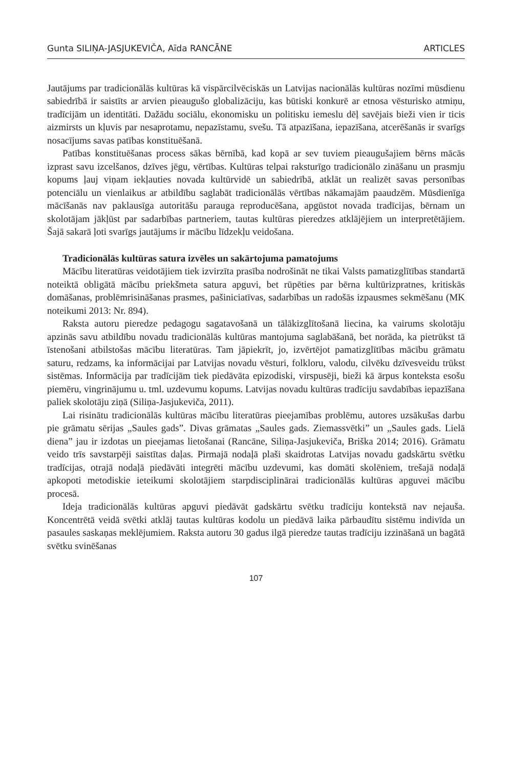Gunta SILIŅA-JASJUKEVIČA, Aīda RANCĀNE ARTICLES
Jautājums par tradicionālās kultūras kā vispārcilvēciskās un Latvijas nacionālās kultūras nozīmi mūsdienu sabiedrībā ir saistīts ar arvien pieaugušo globalizāciju, kas būtiski konkurē ar etnosa vēsturisko atmiņu, tradīcijām un identitāti. Dažādu sociālu, ekonomisku un politisku iemeslu dēļ savējais bieži vien ir ticis aizmirsts un kļuvis par nesaprotamu, nepazīstamu, svešu. Tā atpazīšana, iepazīšana, atcerēšanās ir svarīgs nosacījums savas patības konstituēšanā.
Patības konstituēšanas process sākas bērnībā, kad kopā ar sev tuviem pieaugušajiem bērns mācās izprast savu izcelšanos, dzīves jēgu, vērtības. Kultūras telpai raksturīgo tradicionālo zināšanu un prasmju kopums ļauj viņam iekļauties novada kultūrvidē un sabiedrībā, atklāt un realizēt savas personības potenciālu un vienlaikus ar atbildību saglabāt tradicionālās vērtības nākamajām paaudzēm. Mūsdienīga mācīšanās nav paklausīga autoritāšu parauga reproducēšana, apgūstot novada tradīcijas, bērnam un skolotājam jākļūst par sadarbības partneriem, tautas kultūras pieredzes atklājējiem un interpretētājiem. Šajā sakarā ļoti svarīgs jautājums ir mācību līdzekļu veidošana.
Tradicionālās kultūras satura izvēles un sakārtojuma pamatojums
Mācību literatūras veidotājiem tiek izvirzīta prasība nodrošināt ne tikai Valsts pamatizglītības standartā noteiktā obligātā mācību priekšmeta satura apguvi, bet rūpēties par bērna kultūrizpratnes, kritiskās domāšanas, problēmrisināšanas prasmes, pašiniciatīvas, sadarbības un radošās izpausmes sekmēšanu (MK noteikumi 2013: Nr. 894).
Raksta autoru pieredze pedagogu sagatavošanā un tālākizglītošanā liecina, ka vairums skolotāju apzinās savu atbildību novadu tradicionālās kultūras mantojuma saglabāšanā, bet norāda, ka pietrūkst tā īstenošani atbilstošas mācību literatūras. Tam jāpiekrīt, jo, izvērtējot pamatizglītības mācību grāmatu saturu, redzams, ka informācijai par Latvijas novadu vēsturi, folkloru, valodu, cilvēku dzīvesveidu trūkst sistēmas. Informācija par tradīcijām tiek piedāvāta epizodiski, virspusēji, bieži kā ārpus konteksta esošu piemēru, vingrinājumu u. tml. uzdevumu kopums. Latvijas novadu kultūras tradīciju savdabības iepazīšana paliek skolotāju ziņā (Siliņa-Jasjukeviča, 2011).
Lai risinātu tradicionālās kultūras mācību literatūras pieejamības problēmu, autores uzsākušas darbu pie grāmatu sērijas „Saules gads”. Divas grāmatas „Saules gads. Ziemassvētki” un „Saules gads. Lielā diena” jau ir izdotas un pieejamas lietošanai (Rancāne, Siliņa-Jasjukeviča, Briška 2014; 2016). Grāmatu veido trīs savstarpēji saistītas daļas. Pirmajā nodaļā plaši skaidrotas Latvijas novadu gadskārtu svētku tradīcijas, otrajā nodaļā piedāvāti integrēti mācību uzdevumi, kas domāti skolēniem, trešajā nodaļā apkopoti metodiskie ieteikumi skolotājiem starpdisciplinārai tradicionālās kultūras apguvei mācību procesā.
Ideja tradicionālās kultūras apguvi piedāvāt gadskārtu svētku tradīciju kontekstā nav nejauša. Koncentrētā veidā svētki atklāj tautas kultūras kodolu un piedāvā laika pārbaudītu sistēmu indivīda un pasaules saskaņas meklējumiem. Raksta autoru 30 gadus ilgā pieredze tautas tradīciju izzināšanā un bagātā svētku svinēšanas
107